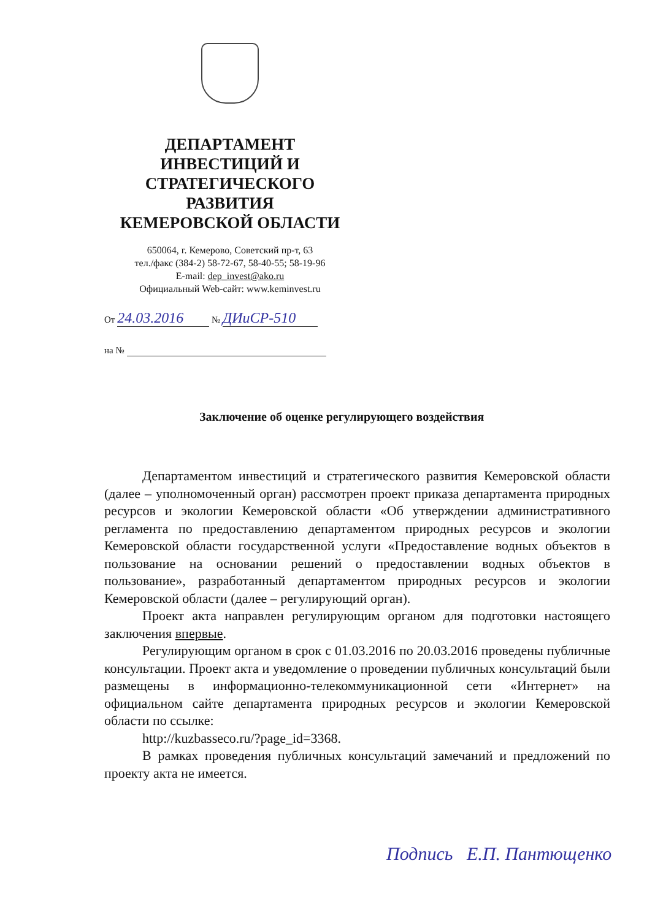ДЕПАРТАМЕНТ
ИНВЕСТИЦИЙ И
СТРАТЕГИЧЕСКОГО
РАЗВИТИЯ
КЕМЕРОВСКОЙ ОБЛАСТИ
650064, г. Кемерово, Советский пр-т, 63
тел./факс (384-2) 58-72-67, 58-40-55; 58-19-96
E-mail: dep_invest@ako.ru
Официальный Web-сайт: www.keminvest.ru
От 24.03.2016 № ДИиСР-510
на №
Заключение об оценке регулирующего воздействия
Департаментом инвестиций и стратегического развития Кемеровской области (далее – уполномоченный орган) рассмотрен проект приказа департамента природных ресурсов и экологии Кемеровской области «Об утверждении административного регламента по предоставлению департаментом природных ресурсов и экологии Кемеровской области государственной услуги «Предоставление водных объектов в пользование на основании решений о предоставлении водных объектов в пользование», разработанный департаментом природных ресурсов и экологии Кемеровской области (далее – регулирующий орган).
Проект акта направлен регулирующим органом для подготовки настоящего заключения впервые.
Регулирующим органом в срок с 01.03.2016 по 20.03.2016 проведены публичные консультации. Проект акта и уведомление о проведении публичных консультаций были размещены в информационно-телекоммуникационной сети «Интернет» на официальном сайте департамента природных ресурсов и экологии Кемеровской области по ссылке:
http://kuzbasseco.ru/?page_id=3368.
В рамках проведения публичных консультаций замечаний и предложений по проекту акта не имеется.
Подпись Е.П. Пантющенко